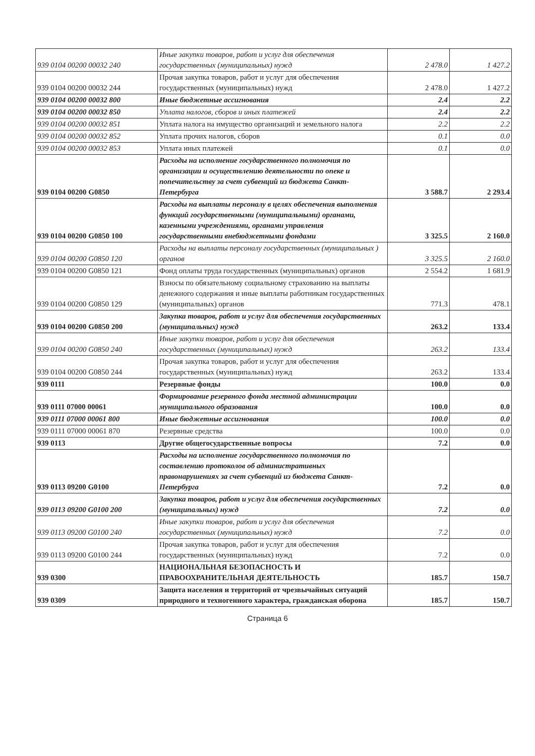| 939 0104 00200 00032 240 | Иные закупки товаров, работ и услуг для обеспечения государственных (муниципальных) нужд | 2 478.0 | 1 427.2 |
| 939 0104 00200 00032 244 | Прочая закупка товаров, работ и услуг для обеспечения государственных (муниципальных) нужд | 2 478.0 | 1 427.2 |
| 939 0104 00200 00032 800 | Иные бюджетные ассигнования | 2.4 | 2.2 |
| 939 0104 00200 00032 850 | Уплата налогов, сборов и иных платежей | 2.4 | 2.2 |
| 939 0104 00200 00032 851 | Уплата налога на имущество организаций и земельного налога | 2.2 | 2.2 |
| 939 0104 00200 00032 852 | Уплата прочих налогов, сборов | 0.1 | 0.0 |
| 939 0104 00200 00032 853 | Уплата иных платежей | 0.1 | 0.0 |
| 939 0104 00200 G0850 | Расходы на исполнение государственного полномочия по организации и осуществлению деятельности по опеке и попечительству за счет субвенций из бюджета Санкт-Петербурга | 3 588.7 | 2 293.4 |
| 939 0104 00200 G0850 100 | Расходы на выплаты персоналу в целях обеспечения выполнения функций государственными (муниципальными) органами, казенными учреждениями, органами управления государственными внебюджетными фондами | 3 325.5 | 2 160.0 |
| 939 0104 00200 G0850 120 | Расходы на выплаты персоналу государственных (муниципальных ) органов | 3 325.5 | 2 160.0 |
| 939 0104 00200 G0850 121 | Фонд оплаты труда государственных (муниципальных) органов | 2 554.2 | 1 681.9 |
| 939 0104 00200 G0850 129 | Взносы по обязательному социальному страхованию на выплаты денежного содержания и иные выплаты работникам государственных (муниципальных) органов | 771.3 | 478.1 |
| 939 0104 00200 G0850 200 | Закупка товаров, работ и услуг для обеспечения государственных (муниципальных) нужд | 263.2 | 133.4 |
| 939 0104 00200 G0850 240 | Иные закупки товаров, работ и услуг для обеспечения государственных (муниципальных) нужд | 263.2 | 133.4 |
| 939 0104 00200 G0850 244 | Прочая закупка товаров, работ и услуг для обеспечения государственных (муниципальных) нужд | 263.2 | 133.4 |
| 939 0111 | Резервные фонды | 100.0 | 0.0 |
| 939 0111 07000 00061 | Формирование резервного фонда местной администрации муниципального образования | 100.0 | 0.0 |
| 939 0111 07000 00061 800 | Иные бюджетные ассигнования | 100.0 | 0.0 |
| 939 0111 07000 00061 870 | Резервные средства | 100.0 | 0.0 |
| 939 0113 | Другие общегосударственные вопросы | 7.2 | 0.0 |
| 939 0113 09200 G0100 | Расходы на исполнение государственного полномочия по составлению протоколов об административных правонарушениях за счет субвенций из бюджета Санкт-Петербурга | 7.2 | 0.0 |
| 939 0113 09200 G0100 200 | Закупка товаров, работ и услуг для обеспечения государственных (муниципальных) нужд | 7.2 | 0.0 |
| 939 0113 09200 G0100 240 | Иные закупки товаров, работ и услуг для обеспечения государственных (муниципальных) нужд | 7.2 | 0.0 |
| 939 0113 09200 G0100 244 | Прочая закупка товаров, работ и услуг для обеспечения государственных (муниципальных) нужд | 7.2 | 0.0 |
| 939 0300 | НАЦИОНАЛЬНАЯ БЕЗОПАСНОСТЬ И ПРАВООХРАНИТЕЛЬНАЯ ДЕЯТЕЛЬНОСТЬ | 185.7 | 150.7 |
| 939 0309 | Защита населения и территорий от чрезвычайных ситуаций природного и техногенного характера, гражданская оборона | 185.7 | 150.7 |
Страница 6